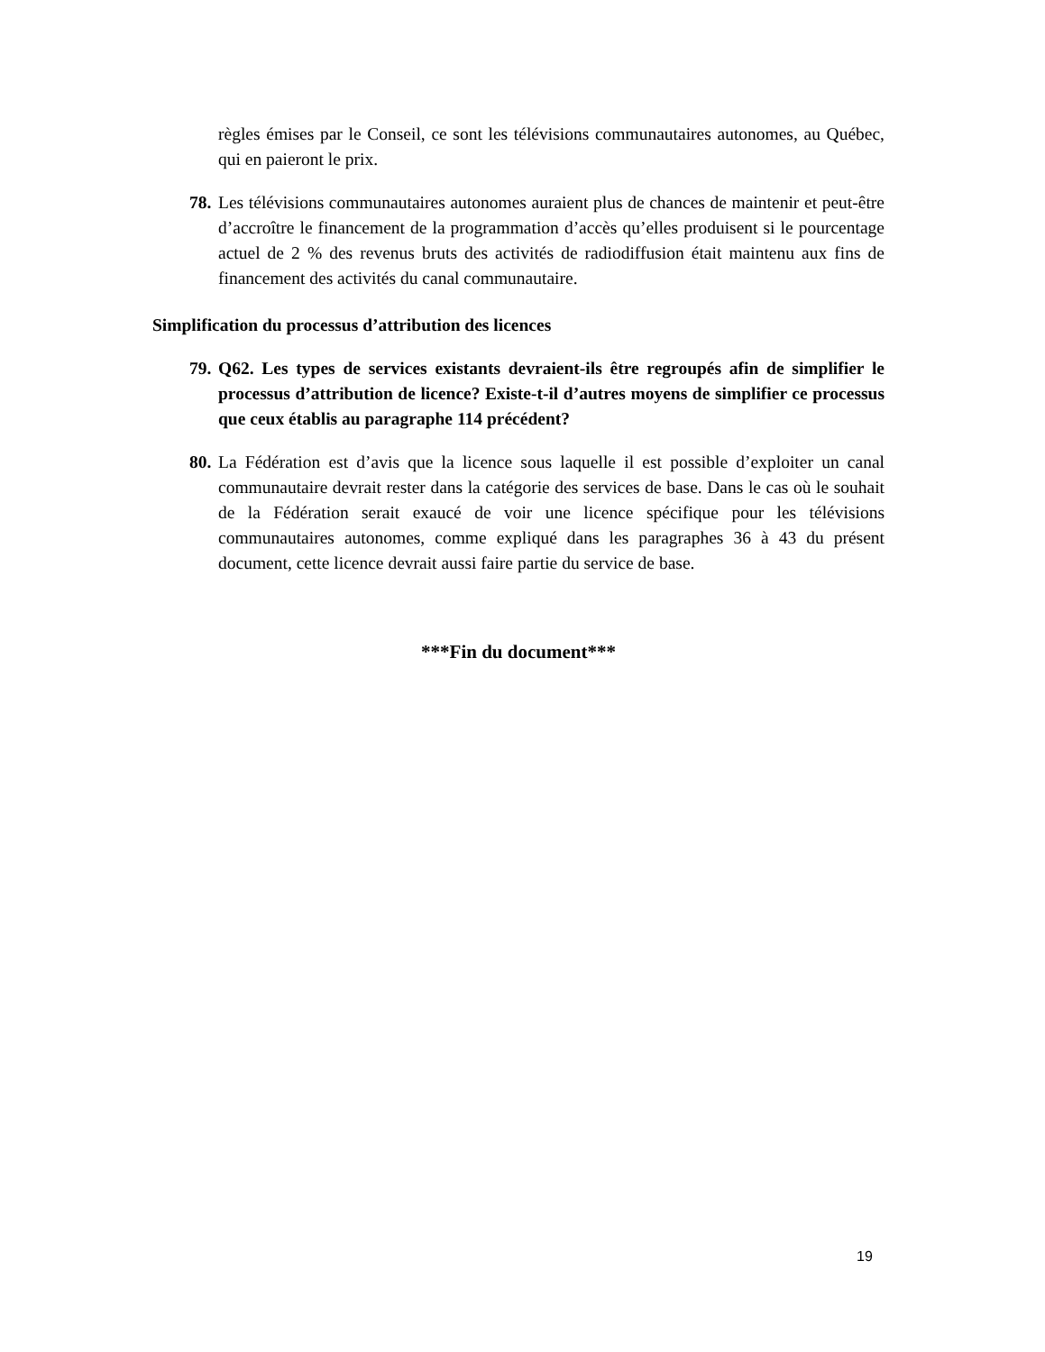règles émises par le Conseil, ce sont les télévisions communautaires autonomes, au Québec, qui en paieront le prix.
78. Les télévisions communautaires autonomes auraient plus de chances de maintenir et peut-être d’accroître le financement de la programmation d’accès qu’elles produisent si le pourcentage actuel de 2 % des revenus bruts des activités de radiodiffusion était maintenu aux fins de financement des activités du canal communautaire.
Simplification du processus d’attribution des licences
79. Q62. Les types de services existants devraient-ils être regroupés afin de simplifier le processus d’attribution de licence? Existe-t-il d’autres moyens de simplifier ce processus que ceux établis au paragraphe 114 précédent?
80. La Fédération est d’avis que la licence sous laquelle il est possible d’exploiter un canal communautaire devrait rester dans la catégorie des services de base. Dans le cas où le souhait de la Fédération serait exaucé de voir une licence spécifique pour les télévisions communautaires autonomes, comme expliqué dans les paragraphes 36 à 43 du présent document, cette licence devrait aussi faire partie du service de base.
***Fin du document***
19